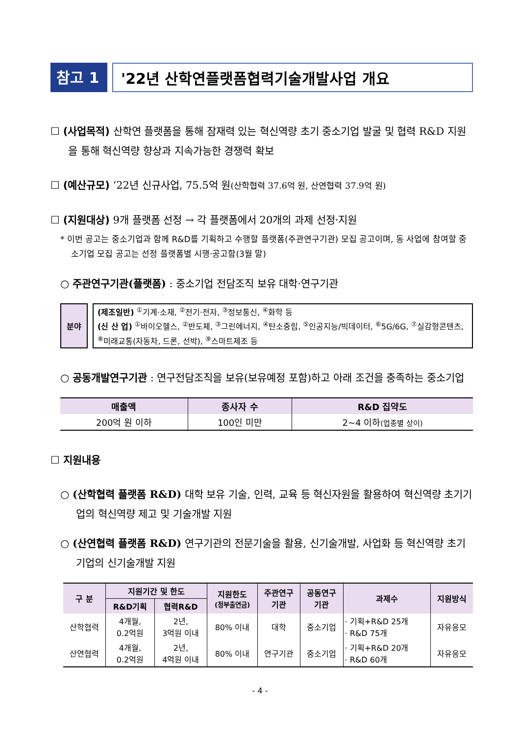참고 1
'22년 산학연플랫폼협력기술개발사업 개요
☐ (사업목적) 산학연 플랫폼을 통해 잠재력 있는 혁신역량 초기 중소기업 발굴 및 협력 R&D 지원을 통해 혁신역량 향상과 지속가능한 경쟁력 확보
☐ (예산규모) ‘22년 신규사업, 75.5억 원(산학협력 37.6억 원, 산연협력 37.9억 원)
☐ (지원대상) 9개 플랫폼 선정 → 각 플랫폼에서 20개의 과제 선정·지원
* 이번 공고는 중소기업과 함께 R&D를 기획하고 수행할 플랫폼(주관연구기관) 모집 공고이며, 동 사업에 참여할 중소기업 모집 공고는 선정 플랫폼별 시행·공고함(3월 말)
○ 주관연구기관(플랫폼) : 중소기업 전담조직 보유 대학·연구기관
분야
(제조일반) <sup>①</sup>기계·소재, <sup>②</sup>전기·전자, <sup>③</sup>정보통신, <sup>④</sup>화학 등
(신 산 업) <sup>①</sup>바이오헬스, <sup>②</sup>반도체, <sup>③</sup>그린에너지, <sup>④</sup>탄소중립, <sup>⑤</sup>인공지능/빅데이터, <sup>⑥</sup>5G/6G, <sup>⑦</sup>실감형콘텐츠, <sup>⑧</sup>미래교통(자동차, 드론, 선박), <sup>⑨</sup>스마트제조 등
○ 공동개발연구기관 : 연구전담조직을 보유(보유예정 포함)하고 아래 조건을 충족하는 중소기업
| 매출액 | 종사자 수 | R&D 집약도 |
| --- | --- | --- |
| 200억 원 이하 | 100인 미만 | 2~4 이하 (업종별 상이) |
☐ 지원내용
○ (산학협력 플랫폼 R&D) 대학 보유 기술, 인력, 교육 등 혁신자원을 활용하여 혁신역량 초기기업의 혁신역량 제고 및 기술개발 지원
○ (산연협력 플랫폼 R&D) 연구기관의 전문기술을 활용, 신기술개발, 사업화 등 혁신역량 초기기업의 신기술개발 지원
| 구 분 | 지원기간 및 한도 | | 지원한도 (정부출연금) | 주관연구 기관 | 공동연구 기관 | 과제수 | 지원방식 |
| --- | --- | --- | --- | --- | --- | --- | --- |
| | R&D기획 | 협력R&D | | | | | |
| 산학협력 | 4개월, 0.2억원 | 2년, 3억원 이내 | 80% 이내 | 대학 | 중소기업 | · 기획+R&D 25개 · R&D 75개 | 자유응모 |
| 산연협력 | 4개월, 0.2억원 | 2년, 4억원 이내 | 80% 이내 | 연구기관 | 중소기업 | · 기획+R&D 20개 · R&D 60개 | 자유응모 |
- 4 -